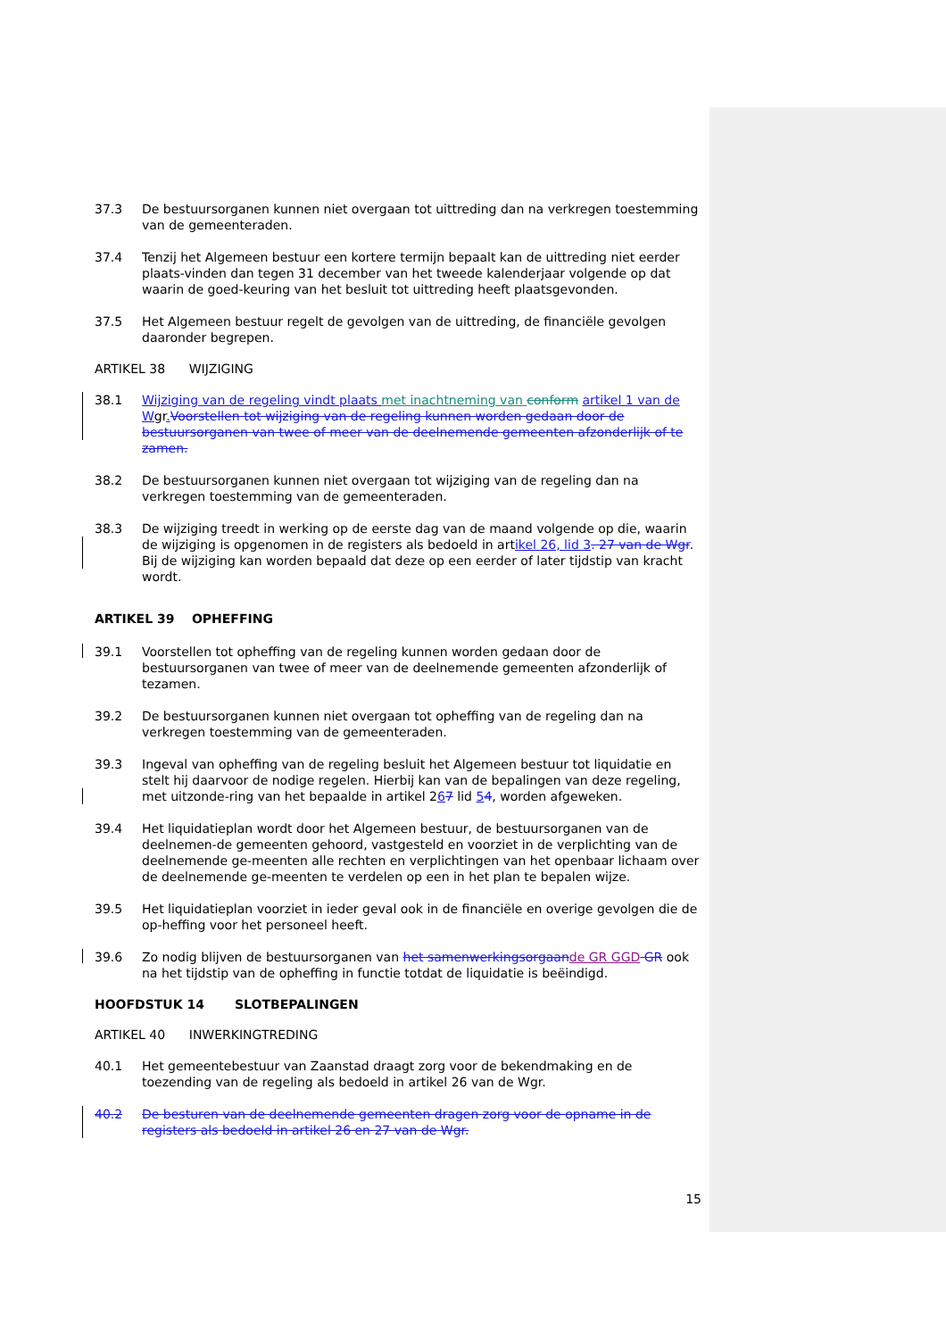37.3 De bestuursorganen kunnen niet overgaan tot uittreding dan na verkregen toestemming van de gemeenteraden.
37.4 Tenzij het Algemeen bestuur een kortere termijn bepaalt kan de uittreding niet eerder plaats-vinden dan tegen 31 december van het tweede kalenderjaar volgende op dat waarin de goed-keuring van het besluit tot uittreding heeft plaatsgevonden.
37.5 Het Algemeen bestuur regelt de gevolgen van de uittreding, de financiële gevolgen daaronder begrepen.
ARTIKEL 38 WIJZIGING
38.1 Wijziging van de regeling vindt plaats met inachtneming van conform artikel 1 van de Wgr. Voorstellen tot wijziging van de regeling kunnen worden gedaan door de bestuursorganen van twee of meer van de deelnemende gemeenten afzonderlijk of te zamen.
38.2 De bestuursorganen kunnen niet overgaan tot wijziging van de regeling dan na verkregen toestemming van de gemeenteraden.
38.3 De wijziging treedt in werking op de eerste dag van de maand volgende op die, waarin de wijziging is opgenomen in de registers als bedoeld in artikel 26, lid 3. 27 van de Wgr. Bij de wijziging kan worden bepaald dat deze op een eerder of later tijdstip van kracht wordt.
ARTIKEL 39 OPHEFFING
39.1 Voorstellen tot opheffing van de regeling kunnen worden gedaan door de bestuursorganen van twee of meer van de deelnemende gemeenten afzonderlijk of tezamen.
39.2 De bestuursorganen kunnen niet overgaan tot opheffing van de regeling dan na verkregen toestemming van de gemeenteraden.
39.3 Ingeval van opheffing van de regeling besluit het Algemeen bestuur tot liquidatie en stelt hij daarvoor de nodige regelen. Hierbij kan van de bepalingen van deze regeling, met uitzonde-ring van het bepaalde in artikel 267 lid 54, worden afgeweken.
39.4 Het liquidatieplan wordt door het Algemeen bestuur, de bestuursorganen van de deelnemen-de gemeenten gehoord, vastgesteld en voorziet in de verplichting van de deelnemende ge-meenten alle rechten en verplichtingen van het openbaar lichaam over de deelnemende ge-meenten te verdelen op een in het plan te bepalen wijze.
39.5 Het liquidatieplan voorziet in ieder geval ook in de financiële en overige gevolgen die de op-heffing voor het personeel heeft.
39.6 Zo nodig blijven de bestuursorganen van het samenwerkingsorgaan de GR GGD GR ook na het tijdstip van de opheffing in functie totdat de liquidatie is beëindigd.
HOOFDSTUK 14 SLOTBEPALINGEN
ARTIKEL 40 INWERKINGTREDING
40.1 Het gemeentebestuur van Zaanstad draagt zorg voor de bekendmaking en de toezending van de regeling als bedoeld in artikel 26 van de Wgr.
40.2 De besturen van de deelnemende gemeenten dragen zorg voor de opname in de registers als bedoeld in artikel 26 en 27 van de Wgr.
15